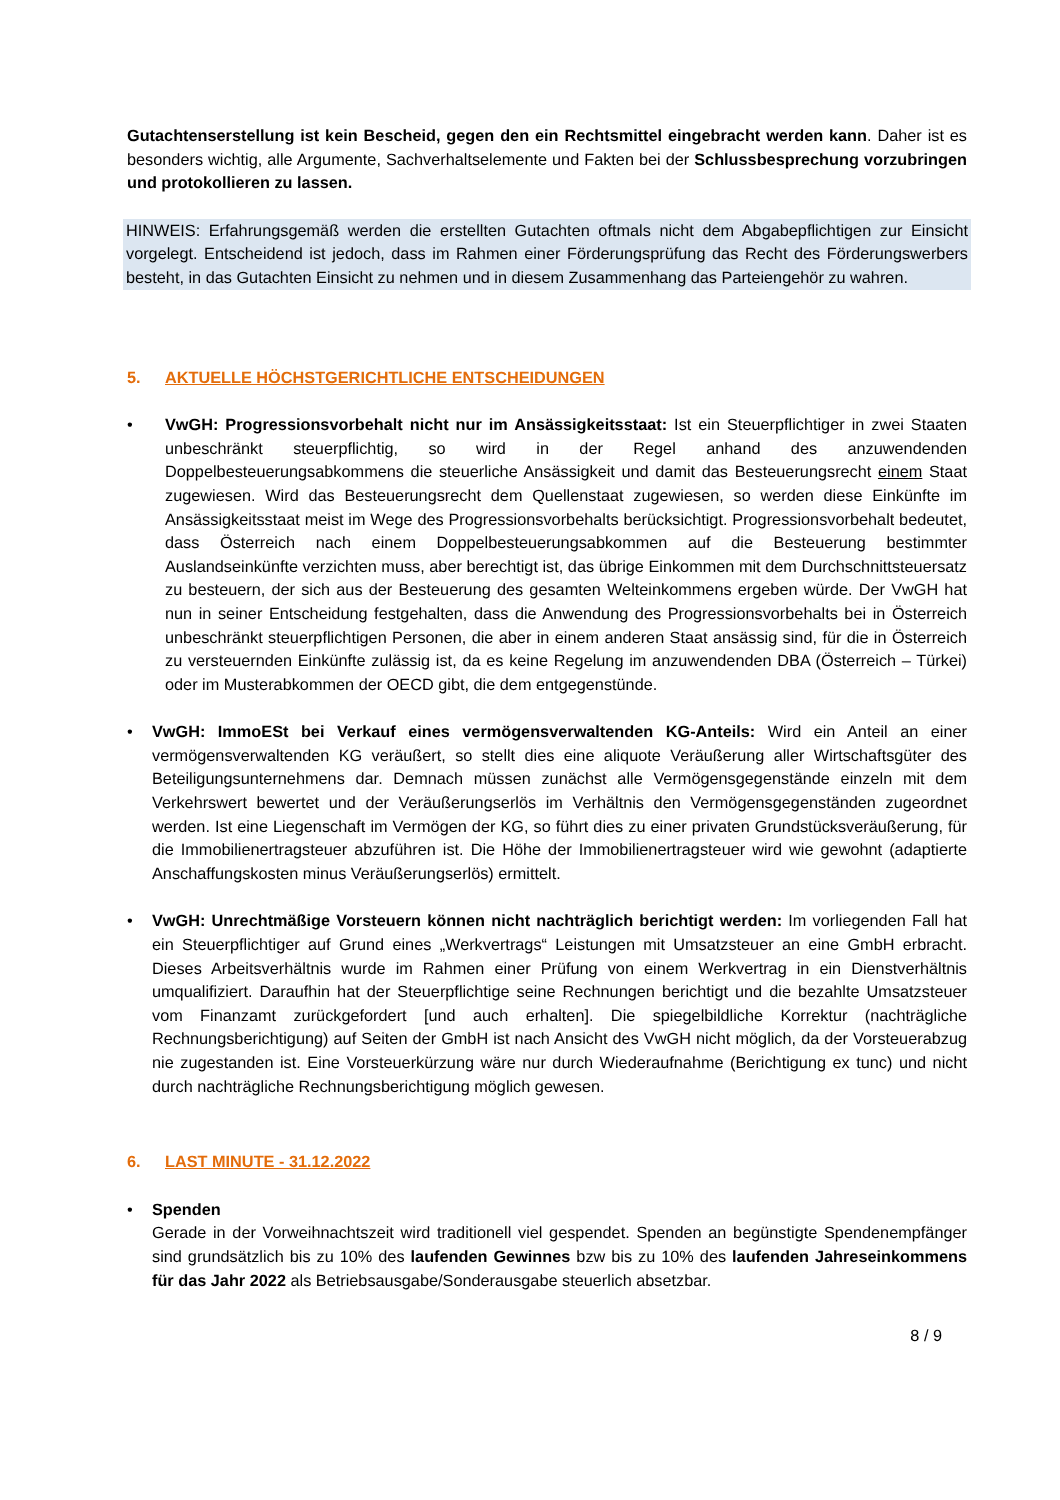Gutachtenserstellung ist kein Bescheid, gegen den ein Rechtsmittel eingebracht werden kann. Daher ist es besonders wichtig, alle Argumente, Sachverhaltselemente und Fakten bei der Schlussbesprechung vorzubringen und protokollieren zu lassen.
HINWEIS: Erfahrungsgemäß werden die erstellten Gutachten oftmals nicht dem Abgabepflichtigen zur Einsicht vorgelegt. Entscheidend ist jedoch, dass im Rahmen einer Förderungsprüfung das Recht des Förderungswerbers besteht, in das Gutachten Einsicht zu nehmen und in diesem Zusammenhang das Parteiengehör zu wahren.
5. AKTUELLE HÖCHSTGERICHTLICHE ENTSCHEIDUNGEN
• VwGH: Progressionsvorbehalt nicht nur im Ansässigkeitsstaat: Ist ein Steuerpflichtiger in zwei Staaten unbeschränkt steuerpflichtig, so wird in der Regel anhand des anzuwendenden Doppelbesteuerungsabkommens die steuerliche Ansässigkeit und damit das Besteuerungsrecht einem Staat zugewiesen. Wird das Besteuerungsrecht dem Quellenstaat zugewiesen, so werden diese Einkünfte im Ansässigkeitsstaat meist im Wege des Progressionsvorbehalts berücksichtigt. Progressionsvorbehalt bedeutet, dass Österreich nach einem Doppelbesteuerungsabkommen auf die Besteuerung bestimmter Auslandseinkünfte verzichten muss, aber berechtigt ist, das übrige Einkommen mit dem Durchschnittsteuersatz zu besteuern, der sich aus der Besteuerung des gesamten Welteinkommens ergeben würde. Der VwGH hat nun in seiner Entscheidung festgehalten, dass die Anwendung des Progressionsvorbehalts bei in Österreich unbeschränkt steuerpflichtigen Personen, die aber in einem anderen Staat ansässig sind, für die in Österreich zu versteuernden Einkünfte zulässig ist, da es keine Regelung im anzuwendenden DBA (Österreich – Türkei) oder im Musterabkommen der OECD gibt, die dem entgegenstünde.
• VwGH: ImmoESt bei Verkauf eines vermögensverwaltenden KG-Anteils: Wird ein Anteil an einer vermögensverwaltenden KG veräußert, so stellt dies eine aliquote Veräußerung aller Wirtschaftsgüter des Beteiligungsunternehmens dar. Demnach müssen zunächst alle Vermögensgegenstände einzeln mit dem Verkehrswert bewertet und der Veräußerungserlös im Verhältnis den Vermögensgegenständen zugeordnet werden. Ist eine Liegenschaft im Vermögen der KG, so führt dies zu einer privaten Grundstücksveräußerung, für die Immobilienertragsteuer abzuführen ist. Die Höhe der Immobilienertragsteuer wird wie gewohnt (adaptierte Anschaffungskosten minus Veräußerungserlös) ermittelt.
• VwGH: Unrechtmäßige Vorsteuern können nicht nachträglich berichtigt werden: Im vorliegenden Fall hat ein Steuerpflichtiger auf Grund eines „Werkvertrags“ Leistungen mit Umsatzsteuer an eine GmbH erbracht. Dieses Arbeitsverhältnis wurde im Rahmen einer Prüfung von einem Werkvertrag in ein Dienstverhältnis umqualifiziert. Daraufhin hat der Steuerpflichtige seine Rechnungen berichtigt und die bezahlte Umsatzsteuer vom Finanzamt zurückgefordert [und auch erhalten]. Die spiegelbildliche Korrektur (nachträgliche Rechnungsberichtigung) auf Seiten der GmbH ist nach Ansicht des VwGH nicht möglich, da der Vorsteuerabzug nie zugestanden ist. Eine Vorsteuerkürzung wäre nur durch Wiederaufnahme (Berichtigung ex tunc) und nicht durch nachträgliche Rechnungsberichtigung möglich gewesen.
6. LAST MINUTE - 31.12.2022
• Spenden
Gerade in der Vorweihnachtszeit wird traditionell viel gespendet. Spenden an begünstigte Spendenempfänger sind grundsätzlich bis zu 10% des laufenden Gewinnes bzw bis zu 10% des laufenden Jahreseinkommens für das Jahr 2022 als Betriebsausgabe/Sonderausgabe steuerlich absetzbar.
8 / 9